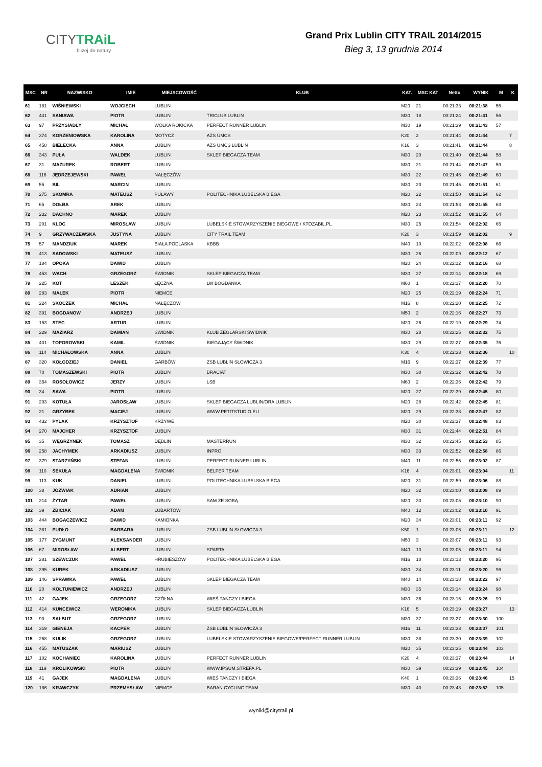CITYTRAiL
bliżej do natury
Grand Prix Lublin CITY TRAIL 2014/2015
Bieg 3, 13 grudnia 2014
| MSC | NR | NAZWISKO | IMIE | MIEJSCOWOŚĆ | KLUB | KAT. | MSC KAT | Netto | WYNIK | M | K |
| --- | --- | --- | --- | --- | --- | --- | --- | --- | --- | --- | --- |
| 61 | 181 | WIŚNIEWSKI | WOJCIECH | LUBLIN | | M20 | 21 | 00:21:33 | 00:21:38 | 55 | |
| 62 | 441 | SANIAWA | PIOTR | LUBLIN | TRICLUB LUBLIN | M30 | 18 | 00:21:24 | 00:21:41 | 56 | |
| 63 | 97 | PRZYSIADŁY | MICHAŁ | WÓLKA ROKICKA | PERFECT RUNNER LUBLIN | M30 | 19 | 00:21:39 | 00:21:43 | 57 | |
| 64 | 374 | KORZENIOWSKA | KAROLINA | MOTYCZ | AZS UMCS | K20 | 2 | 00:21:44 | 00:21:44 | | 7 |
| 65 | 458 | BIELECKA | ANNA | LUBLIN | AZS UMCS LUBLIN | K16 | 3 | 00:21:41 | 00:21:44 | | 8 |
| 66 | 343 | PUŁA | WALDEK | LUBLIN | SKLEP BIEGACZA TEAM | M30 | 20 | 00:21:40 | 00:21:44 | 58 | |
| 67 | 31 | MAZUREK | ROBERT | LUBLIN | | M30 | 21 | 00:21:44 | 00:21:47 | 59 | |
| 68 | 116 | JĘDRZEJEWSKI | PAWEŁ | NAŁĘCZÓW | | M30 | 22 | 00:21:46 | 00:21:49 | 60 | |
| 69 | 55 | BIL | MARCIN | LUBLIN | | M30 | 23 | 00:21:45 | 00:21:51 | 61 | |
| 70 | 275 | SKOMRA | MATEUSZ | PUŁAWY | POLITECHNIKA LUBELSKA BIEGA | M20 | 22 | 00:21:50 | 00:21:54 | 62 | |
| 71 | 65 | DOŁBA | AREK | LUBLIN | | M30 | 24 | 00:21:53 | 00:21:55 | 63 | |
| 72 | 232 | DACHNO | MAREK | LUBLIN | | M20 | 23 | 00:21:52 | 00:21:55 | 64 | |
| 73 | 201 | KLOC | MIROSŁAW | LUBLIN | LUBELSKIE STOWARZYSZENIE BIEGOWE / KTOZABIL.PL | M30 | 25 | 00:21:54 | 00:22:02 | 65 | |
| 74 | 9 | GRZYWACZEWSKA | JUSTYNA | LUBLIN | CITY TRAIL TEAM | K20 | 3 | 00:21:59 | 00:22:02 | | 9 |
| 75 | 57 | MANDZIUK | MAREK | BIAŁA PODLASKA | KBBB | M40 | 10 | 00:22:02 | 00:22:08 | 66 | |
| 76 | 413 | SADOWSKI | MATEUSZ | LUBLIN | | M30 | 26 | 00:22:09 | 00:22:12 | 67 | |
| 77 | 184 | OPOKA | DAWID | LUBLIN | | M20 | 24 | 00:22:12 | 00:22:16 | 68 | |
| 78 | 453 | WACH | GRZEGORZ | ŚWIDNIK | SKLEP BIEGACZA TEAM | M30 | 27 | 00:22:14 | 00:22:18 | 69 | |
| 79 | 225 | KOT | LESZEK | ŁĘCZNA | LW BOGDANKA | M60 | 1 | 00:22:17 | 00:22:20 | 70 | |
| 80 | 283 | MAŁEK | PIOTR | NIEMCE | | M20 | 25 | 00:22:19 | 00:22:24 | 71 | |
| 81 | 224 | SKOCZEK | MICHAŁ | NAŁĘCZÓW | | M16 | 8 | 00:22:20 | 00:22:25 | 72 | |
| 82 | 391 | BOGDANOW | ANDRZEJ | LUBLIN | | M50 | 2 | 00:22:16 | 00:22:27 | 73 | |
| 83 | 153 | STEC | ARTUR | LUBLIN | | M20 | 26 | 00:22:19 | 00:22:29 | 74 | |
| 84 | 229 | MAZIARZ | DAMIAN | ŚWIDNIK | KLUB ŻEGLARSKI ŚWIDNIK | M30 | 28 | 00:22:25 | 00:22:32 | 75 | |
| 85 | 401 | TOPOROWSKI | KAMIL | ŚWIDNIK | BIEGAJĄCY ŚWIDNIK | M30 | 29 | 00:22:27 | 00:22:35 | 76 | |
| 86 | 114 | MICHAŁOWSKA | ANNA | LUBLIN | | K30 | 4 | 00:22:33 | 00:22:36 | | 10 |
| 87 | 320 | KOŁODZIEJ | DANIEL | GARBÓW | ZSB LUBLIN SŁOWICZA 3 | M16 | 9 | 00:22:37 | 00:22:39 | 77 | |
| 88 | 70 | TOMASZEWSKI | PIOTR | LUBLIN | BRACIAT | M30 | 30 | 00:22:32 | 00:22:42 | 78 | |
| 89 | 354 | ROSOŁOWICZ | JERZY | LUBLIN | LSB | M60 | 2 | 00:22:36 | 00:22:42 | 79 | |
| 90 | 34 | SAWA | PIOTR | LUBLIN | | M20 | 27 | 00:22:39 | 00:22:45 | 80 | |
| 91 | 203 | KOTUŁA | JAROSŁAW | LUBLIN | SKLEP BIEGACZA LUBLIN/ORA LUBLIN | M20 | 28 | 00:22:42 | 00:22:45 | 81 | |
| 92 | 21 | GRZYBEK | MACIEJ | LUBLIN | WWW.PETITSTUDIO.EU | M20 | 29 | 00:22:38 | 00:22:47 | 82 | |
| 93 | 432 | PYLAK | KRZYSZTOF | KRZYWE | | M20 | 30 | 00:22:37 | 00:22:48 | 83 | |
| 94 | 270 | MAJCHER | KRZYSZTOF | LUBLIN | | M30 | 31 | 00:22:44 | 00:22:51 | 84 | |
| 95 | 35 | WĘGRZYNEK | TOMASZ | DĘBLIN | MASTERRUN | M30 | 32 | 00:22:45 | 00:22:53 | 85 | |
| 96 | 258 | JACHYMEK | ARKADIUSZ | LUBLIN | INPRO | M30 | 33 | 00:22:52 | 00:22:58 | 86 | |
| 97 | 379 | STARZYŃSKI | STEFAN | LUBLIN | PERFECT RUNNER LUBLIN | M40 | 11 | 00:22:55 | 00:23:02 | 87 | |
| 98 | 110 | SEKUŁA | MAGDALENA | ŚWIDNIK | BELFER TEAM | K16 | 4 | 00:23:01 | 00:23:04 | | 11 |
| 99 | 113 | KUK | DANIEL | LUBLIN | POLITECHNIKA LUBELSKA BIEGA | M20 | 31 | 00:22:59 | 00:23:06 | 88 | |
| 100 | 38 | JÓŹWIAK | ADRIAN | LUBLIN | | M20 | 32 | 00:23:00 | 00:23:08 | 89 | |
| 101 | 214 | ŻYTAR | PAWEŁ | LUBLIN | SAM ZE SOBĄ | M20 | 33 | 00:23:05 | 00:23:10 | 90 | |
| 102 | 39 | ZBICIAK | ADAM | LUBARTÓW | | M40 | 12 | 00:23:02 | 00:23:10 | 91 | |
| 103 | 444 | BOGACZEWICZ | DAWID | KAMIONKA | | M20 | 34 | 00:23:01 | 00:23:11 | 92 | |
| 104 | 381 | PUDŁO | BARBARA | LUBLIN | ZSB LUBLIN SŁOWICZA 3 | K50 | 1 | 00:23:06 | 00:23:11 | | 12 |
| 105 | 177 | ZYGMUNT | ALEKSANDER | LUBLIN | | M50 | 3 | 00:23:07 | 00:23:11 | 93 | |
| 106 | 67 | MIROSŁAW | ALBERT | LUBLIN | SPARTA | M40 | 13 | 00:23:05 | 00:23:11 | 94 | |
| 107 | 281 | SZEWCZUK | PAWEŁ | HRUBIESZÓW | POLITECHNIKA LUBELSKA BIEGA | M16 | 10 | 00:23:13 | 00:23:20 | 95 | |
| 108 | 395 | KUREK | ARKADIUSZ | LUBLIN | | M30 | 34 | 00:23:11 | 00:23:20 | 96 | |
| 109 | 146 | SPRAWKA | PAWEŁ | LUBLIN | SKLEP BIEGACZA TEAM | M40 | 14 | 00:23:18 | 00:23:22 | 97 | |
| 110 | 20 | KOŁTUNIEWICZ | ANDRZEJ | LUBLIN | | M30 | 35 | 00:23:14 | 00:23:24 | 98 | |
| 111 | 42 | GAJEK | GRZEGORZ | CZÓŁNA | WIEŚ TAŃCZY I BIEGA | M30 | 36 | 00:23:15 | 00:23:26 | 99 | |
| 112 | 414 | KUNCEWICZ | WERONIKA | LUBLIN | SKLEP BIEGACZA LUBLIN | K16 | 5 | 00:23:19 | 00:23:27 | | 13 |
| 113 | 90 | SAŁBUT | GRZEGORZ | LUBLIN | | M30 | 37 | 00:23:27 | 00:23:30 | 100 | |
| 114 | 319 | GIENEJA | KACPER | LUBLIN | ZSB LUBLIN SŁOWICZA 3 | M16 | 11 | 00:23:33 | 00:23:37 | 101 | |
| 115 | 268 | KULIK | GRZEGORZ | LUBLIN | LUBELSKIE STOWARZYSZENIE BIEGOWE/PERFECT RUNNER LUBLIN | M30 | 38 | 00:23:30 | 00:23:39 | 102 | |
| 116 | 455 | MATUSZAK | MARIUSZ | LUBLIN | | M20 | 35 | 00:23:35 | 00:23:44 | 103 | |
| 117 | 102 | KOCHANIEC | KAROLINA | LUBLIN | PERFECT RUNNER LUBLIN | K20 | 4 | 00:23:37 | 00:23:44 | | 14 |
| 118 | 119 | KRÓLIKOWSKI | PIOTR | LUBLIN | WWW.IPSUM.STREFA.PL | M30 | 39 | 00:23:39 | 00:23:45 | 104 | |
| 119 | 41 | GAJEK | MAGDALENA | LUBLIN | WIEŚ TAŃCZY I BIEGA | K40 | 1 | 00:23:36 | 00:23:46 | | 15 |
| 120 | 186 | KRAWCZYK | PRZEMYSŁAW | NIEMCE | BARAN CYCLING TEAM | M30 | 40 | 00:23:43 | 00:23:52 | 105 | |
wyniki@citytrail.pl